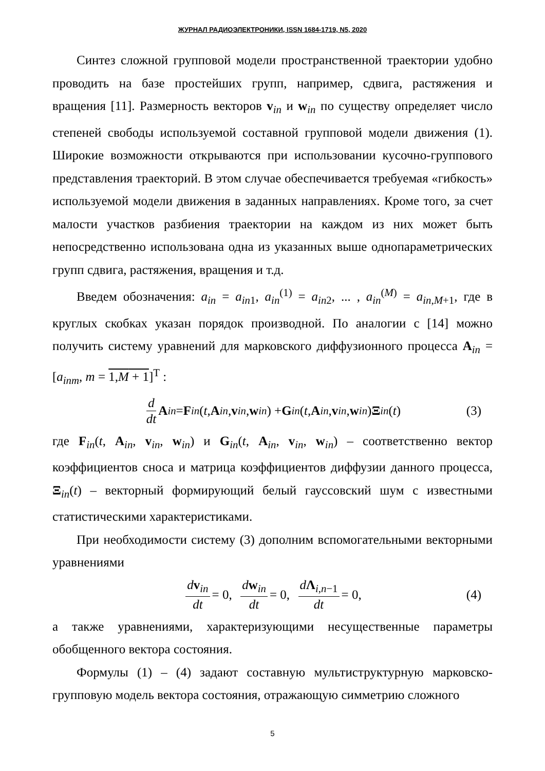ЖУРНАЛ РАДИОЭЛЕКТРОНИКИ, ISSN 1684-1719, N5, 2020
Синтез сложной групповой модели пространственной траектории удобно проводить на базе простейших групп, например, сдвига, растяжения и вращения [11]. Размерность векторов v<sub>in</sub> и w<sub>in</sub> по существу определяет число степеней свободы используемой составной групповой модели движения (1). Широкие возможности открываются при использовании кусочно-группового представления траекторий. В этом случае обеспечивается требуемая «гибкость» используемой модели движения в заданных направлениях. Кроме того, за счет малости участков разбиения траектории на каждом из них может быть непосредственно использована одна из указанных выше однопараметрических групп сдвига, растяжения, вращения и т.д.
Введем обозначения: a<sub>in</sub> = a<sub>in1</sub>, a<sub>in</sub><sup>(1)</sup> = a<sub>in2</sub>, ... , a<sub>in</sub><sup>(M)</sup> = a<sub>in,M+1</sub>, где в круглых скобках указан порядок производной. По аналогии с [14] можно получить систему уравнений для марковского диффузионного процесса A<sub>in</sub> = [a<sub>inm</sub>, m = 1,M + 1]<sup>T</sup> :
d dt A<sub>in</sub> = F<sub>in</sub> (t, A<sub>in</sub>, v<sub>in</sub>, w<sub>in</sub>) + G<sub>in</sub> (t, A<sub>in</sub>, v<sub>in</sub>, w<sub>in</sub>) Ξ<sub>in</sub> (t) (3)
где F<sub>in</sub>(t, A<sub>in</sub>, v<sub>in</sub>, w<sub>in</sub>) и G<sub>in</sub>(t, A<sub>in</sub>, v<sub>in</sub>, w<sub>in</sub>) – соответственно вектор коэффициентов сноса и матрица коэффициентов диффузии данного процесса, Ξ<sub>in</sub>(t) – векторный формирующий белый гауссовский шум с известными статистическими характеристиками.
При необходимости систему (3) дополним вспомогательными векторными уравнениями
dv<sub>in</sub> dt = 0, dw<sub>in</sub> dt = 0, dΛ<sub>i,n−1</sub> dt = 0, (4)
а также уравнениями, характеризующими несущественные параметры обобщенного вектора состояния.
Формулы (1) – (4) задают составную мультиструктурную марковско-групповую модель вектора состояния, отражающую симметрию сложного
5